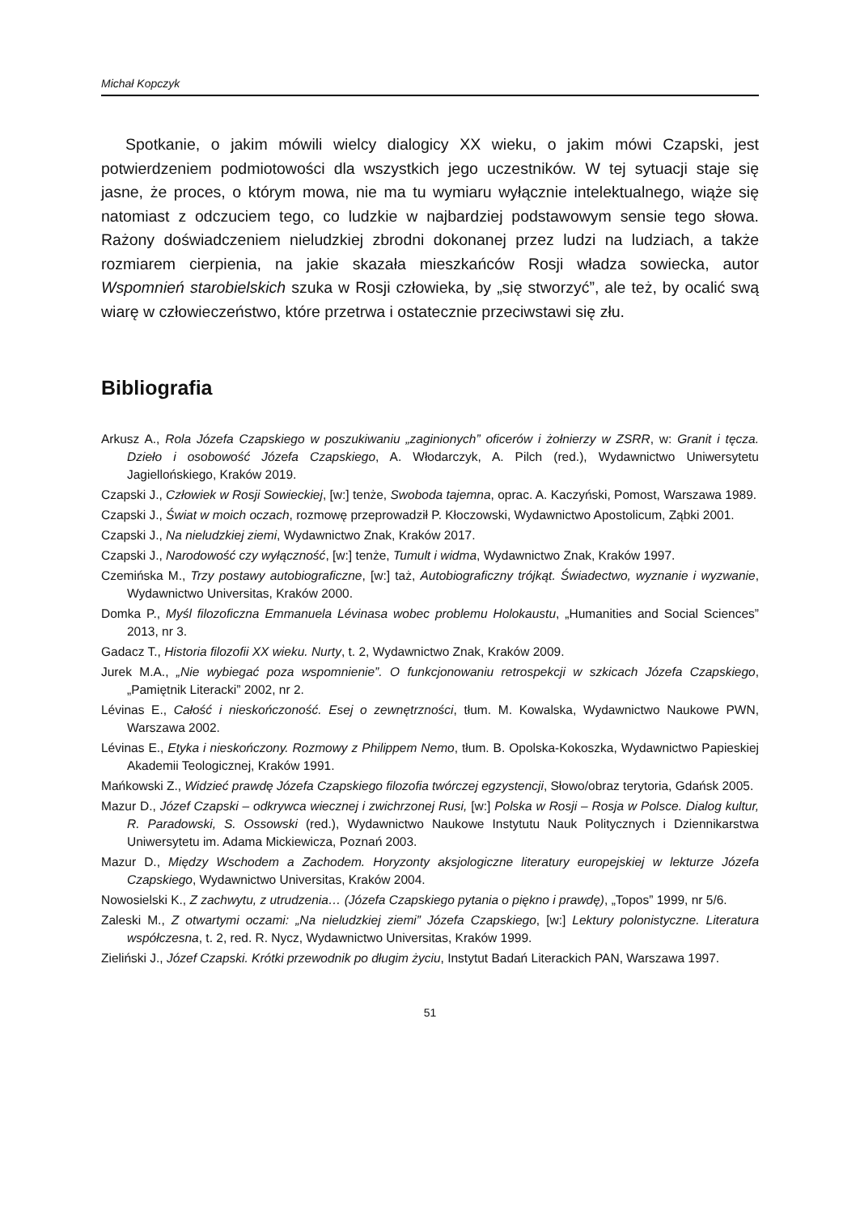Michał Kopczyk
Spotkanie, o jakim mówili wielcy dialogicy XX wieku, o jakim mówi Czapski, jest potwierdzeniem podmiotowości dla wszystkich jego uczestników. W tej sytuacji staje się jasne, że proces, o którym mowa, nie ma tu wymiaru wyłącznie intelektualnego, wiąże się natomiast z odczuciem tego, co ludzkie w najbardziej podstawowym sensie tego słowa. Rażony doświadczeniem nieludzkiej zbrodni dokonanej przez ludzi na ludziach, a także rozmiarem cierpienia, na jakie skazała mieszkańców Rosji władza sowiecka, autor Wspomnień starobielskich szuka w Rosji człowieka, by „się stworzyć”, ale też, by ocalić swą wiarę w człowieczeństwo, które przetrwa i ostatecznie przeciwstawi się złu.
Bibliografia
Arkusz A., Rola Józefa Czapskiego w poszukiwaniu „zaginionych” oficerów i żołnierzy w ZSRR, w: Granit i tęcza. Dzieło i osobowość Józefa Czapskiego, A. Włodarczyk, A. Pilch (red.), Wydawnictwo Uniwersytetu Jagiellońskiego, Kraków 2019.
Czapski J., Człowiek w Rosji Sowieckiej, [w:] tenże, Swoboda tajemna, oprac. A. Kaczyński, Pomost, Warszawa 1989.
Czapski J., Świat w moich oczach, rozmowę przeprowadził P. Kłoczowski, Wydawnictwo Apostolicum, Ząbki 2001.
Czapski J., Na nieludzkiej ziemi, Wydawnictwo Znak, Kraków 2017.
Czapski J., Narodowość czy wyłączność, [w:] tenże, Tumult i widma, Wydawnictwo Znak, Kraków 1997.
Czemińska M., Trzy postawy autobiograficzne, [w:] taż, Autobiograficzny trójkąt. Świadectwo, wyznanie i wyzwanie, Wydawnictwo Universitas, Kraków 2000.
Domka P., Myśl filozoficzna Emmanuela Lévinasa wobec problemu Holokaustu, „Humanities and Social Sciences” 2013, nr 3.
Gadacz T., Historia filozofii XX wieku. Nurty, t. 2, Wydawnictwo Znak, Kraków 2009.
Jurek M.A., „Nie wybiegać poza wspomnienie”. O funkcjonowaniu retrospekcji w szkicach Józefa Czapskiego, „Pamiętnik Literacki” 2002, nr 2.
Lévinas E., Całość i nieskończoność. Esej o zewnętrzności, tłum. M. Kowalska, Wydawnictwo Naukowe PWN, Warszawa 2002.
Lévinas E., Etyka i nieskończony. Rozmowy z Philippem Nemo, tłum. B. Opolska-Kokoszka, Wydawnictwo Papieskiej Akademii Teologicznej, Kraków 1991.
Mańkowski Z., Widzieć prawdę Józefa Czapskiego filozofia twórczej egzystencji, Słowo/obraz terytoria, Gdańsk 2005.
Mazur D., Józef Czapski – odkrywca wiecznej i zwichrzonej Rusi, [w:] Polska w Rosji – Rosja w Polsce. Dialog kultur, R. Paradowski, S. Ossowski (red.), Wydawnictwo Naukowe Instytutu Nauk Politycznych i Dziennikarstwa Uniwersytetu im. Adama Mickiewicza, Poznań 2003.
Mazur D., Między Wschodem a Zachodem. Horyzonty aksjologiczne literatury europejskiej w lekturze Józefa Czapskiego, Wydawnictwo Universitas, Kraków 2004.
Nowosielski K., Z zachwytu, z utrudzenia… (Józefa Czapskiego pytania o piękno i prawdę), „Topos” 1999, nr 5/6.
Zaleski M., Z otwartymi oczami: „Na nieludzkiej ziemi” Józefa Czapskiego, [w:] Lektury polonistyczne. Literatura współczesna, t. 2, red. R. Nycz, Wydawnictwo Universitas, Kraków 1999.
Zieliński J., Józef Czapski. Krótki przewodnik po długim życiu, Instytut Badań Literackich PAN, Warszawa 1997.
51